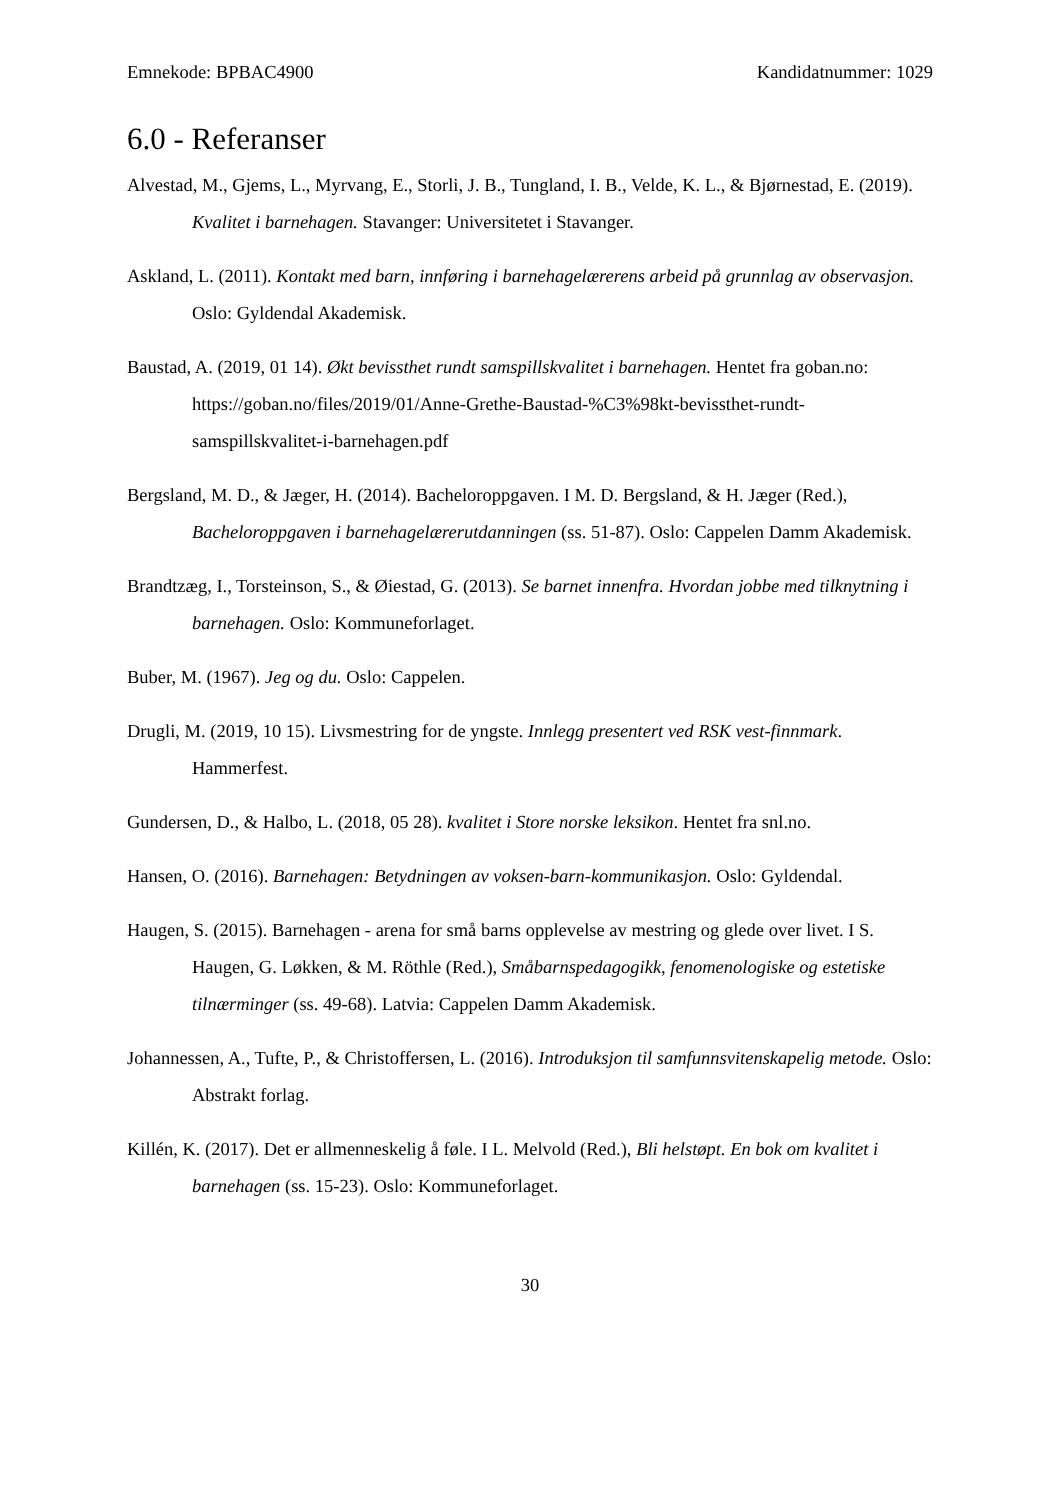Emnekode: BPBAC4900 Kandidatnummer: 1029
6.0 - Referanser
Alvestad, M., Gjems, L., Myrvang, E., Storli, J. B., Tungland, I. B., Velde, K. L., & Bjørnestad, E. (2019). Kvalitet i barnehagen. Stavanger: Universitetet i Stavanger.
Askland, L. (2011). Kontakt med barn, innføring i barnehagelærerens arbeid på grunnlag av observasjon. Oslo: Gyldendal Akademisk.
Baustad, A. (2019, 01 14). Økt bevissthet rundt samspillskvalitet i barnehagen. Hentet fra goban.no: https://goban.no/files/2019/01/Anne-Grethe-Baustad-%C3%98kt-bevissthet-rundt-samspillskvalitet-i-barnehagen.pdf
Bergsland, M. D., & Jæger, H. (2014). Bacheloroppgaven. I M. D. Bergsland, & H. Jæger (Red.), Bacheloroppgaven i barnehagelærerutdanningen (ss. 51-87). Oslo: Cappelen Damm Akademisk.
Brandtzæg, I., Torsteinson, S., & Øiestad, G. (2013). Se barnet innenfra. Hvordan jobbe med tilknytning i barnehagen. Oslo: Kommuneforlaget.
Buber, M. (1967). Jeg og du. Oslo: Cappelen.
Drugli, M. (2019, 10 15). Livsmestring for de yngste. Innlegg presentert ved RSK vest-finnmark. Hammerfest.
Gundersen, D., & Halbo, L. (2018, 05 28). kvalitet i Store norske leksikon. Hentet fra snl.no.
Hansen, O. (2016). Barnehagen: Betydningen av voksen-barn-kommunikasjon. Oslo: Gyldendal.
Haugen, S. (2015). Barnehagen - arena for små barns opplevelse av mestring og glede over livet. I S. Haugen, G. Løkken, & M. Röthle (Red.), Småbarnspedagogikk, fenomenologiske og estetiske tilnærminger (ss. 49-68). Latvia: Cappelen Damm Akademisk.
Johannessen, A., Tufte, P., & Christoffersen, L. (2016). Introduksjon til samfunnsvitenskapelig metode. Oslo: Abstrakt forlag.
Killén, K. (2017). Det er allmenneskelig å føle. I L. Melvold (Red.), Bli helstøpt. En bok om kvalitet i barnehagen (ss. 15-23). Oslo: Kommuneforlaget.
30